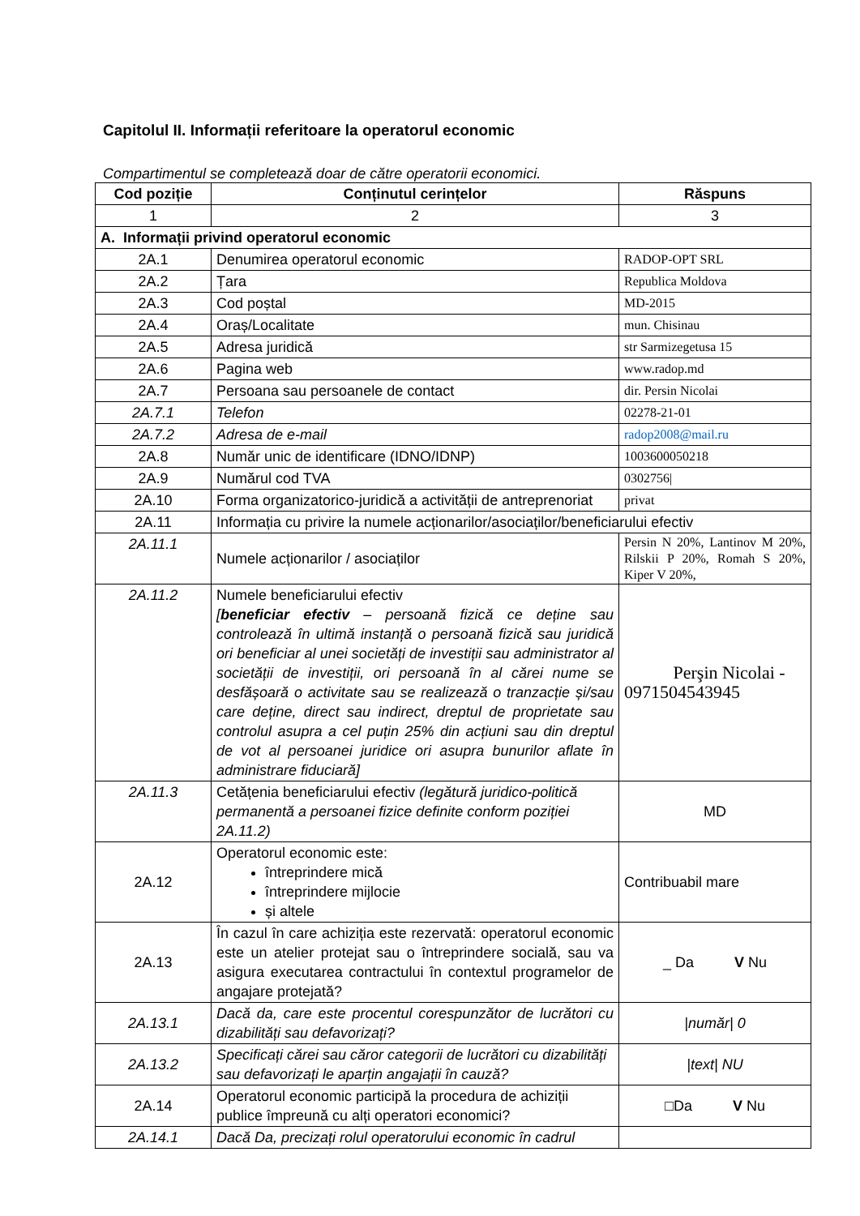Capitolul II. Informații referitoare la operatorul economic
Compartimentul se completează doar de către operatorii economici.
| Cod poziție | Conținutul cerințelor | Răspuns |
| --- | --- | --- |
| 1 | 2 | 3 |
| A. Informații privind operatorul economic | | |
| 2A.1 | Denumirea operatorul economic | RADOP-OPT SRL |
| 2A.2 | Țara | Republica Moldova |
| 2A.3 | Cod poștal | MD-2015 |
| 2A.4 | Oraș/Localitate | mun. Chisinau |
| 2A.5 | Adresa juridică | str Sarmizegetusa 15 |
| 2A.6 | Pagina web | www.radop.md |
| 2A.7 | Persoana sau persoanele de contact | dir. Persin Nicolai |
| 2A.7.1 | Telefon | 02278-21-01 |
| 2A.7.2 | Adresa de e-mail | radop2008@mail.ru |
| 2A.8 | Număr unic de identificare (IDNO/IDNP) | 1003600050218 |
| 2A.9 | Numărul cod TVA | 0302756/ |
| 2A.10 | Forma organizatorico-juridică a activității de antreprenoriat | privat |
| 2A.11 | Informația cu privire la numele acționarilor/asociaților/beneficiarului efectiv | |
| 2A.11.1 | Numele acționarilor / asociaților | Persin N 20%, Lantinov M 20%, Rilskii P 20%, Romah S 20%, Kiper V 20%, |
| 2A.11.2 | Numele beneficiarului efectiv [ beneficiar efectiv – persoană fizică ce deține sau controlează în ultimă instanță o persoană fizică sau juridică ori beneficiar al unei societăți de investiții sau administrator al societății de investiții, ori persoană în al cărei nume se desfășoară o activitate sau se realizează o tranzacție și/sau care deține, direct sau indirect, dreptul de proprietate sau controlul asupra a cel puțin 25% din acțiuni sau din dreptul de vot al persoanei juridice ori asupra bunurilor aflate în administrare fiduciară] | Perşin Nicolai - 0971504543945 |
| 2A.11.3 | Cetățenia beneficiarului efectiv (legătură juridico-politică permanentă a persoanei fizice definite conform poziției 2A.11.2) | MD |
| 2A.12 | Operatorul economic este: întreprindere mică întreprindere mijlocie și altele | Contribuabil mare |
| 2A.13 | În cazul în care achiziția este rezervată: operatorul economic este un atelier protejat sau o întreprindere socială, sau va asigura executarea contractului în contextul programelor de angajare protejată? | _ Da V Nu |
| 2A.13.1 | Dacă da, care este procentul corespunzător de lucrători cu dizabilități sau defavorizați? | /număr/ 0 |
| 2A.13.2 | Specificați cărei sau căror categorii de lucrători cu dizabilități sau defavorizați le aparțin angajații în cauză? | /text/ NU |
| 2A.14 | Operatorul economic participă la procedura de achiziții publice împreună cu alți operatori economici? | □Da V Nu |
| 2A.14.1 | Dacă Da, precizați rolul operatorului economic în cadrul | |